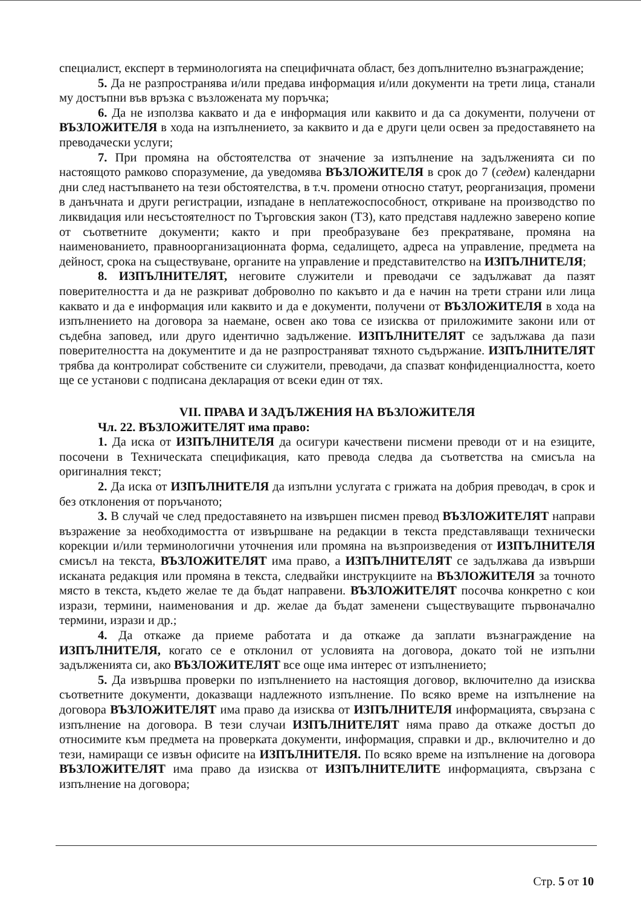специалист, експерт в терминологията на специфичната област, без допълнително възнаграждение;
5. Да не разпространява и/или предава информация и/или документи на трети лица, станали му достъпни във връзка с възложената му поръчка;
6. Да не използва каквато и да е информация или каквито и да са документи, получени от ВЪЗЛОЖИТЕЛЯ в хода на изпълнението, за каквито и да е други цели освен за предоставянето на преводачески услуги;
7. При промяна на обстоятелства от значение за изпълнение на задълженията си по настоящото рамково споразумение, да уведомява ВЪЗЛОЖИТЕЛЯ в срок до 7 (седем) календарни дни след настъпването на тези обстоятелства, в т.ч. промени относно статут, реорганизация, промени в данъчната и други регистрации, изпадане в неплатежоспособност, откриване на производство по ликвидация или несъстоятелност по Търговския закон (ТЗ), като представя надлежно заверено копие от съответните документи; както и при преобразуване без прекратяване, промяна на наименованието, правноорганизационната форма, седалището, адреса на управление, предмета на дейност, срока на съществуване, органите на управление и представителство на ИЗПЪЛНИТЕЛЯ;
8. ИЗПЪЛНИТЕЛЯТ, неговите служители и преводачи се задължават да пазят поверителността и да не разкриват доброволно по какъвто и да е начин на трети страни или лица каквато и да е информация или каквито и да е документи, получени от ВЪЗЛОЖИТЕЛЯ в хода на изпълнението на договора за наемане, освен ако това се изисква от приложимите закони или от съдебна заповед, или друго идентично задължение. ИЗПЪЛНИТЕЛЯТ се задължава да пази поверителността на документите и да не разпространяват тяхното съдържание. ИЗПЪЛНИТЕЛЯТ трябва да контролират собствените си служители, преводачи, да спазват конфиденциалността, което ще се установи с подписана декларация от всеки един от тях.
VII. ПРАВА И ЗАДЪЛЖЕНИЯ НА ВЪЗЛОЖИТЕЛЯ
Чл. 22. ВЪЗЛОЖИТЕЛЯТ има право:
1. Да иска от ИЗПЪЛНИТЕЛЯ да осигури качествени писмени преводи от и на езиците, посочени в Техническата спецификация, като превода следва да съответства на смисъла на оригиналния текст;
2. Да иска от ИЗПЪЛНИТЕЛЯ да изпълни услугата с грижата на добрия преводач, в срок и без отклонения от поръчаното;
3. В случай че след предоставянето на извършен писмен превод ВЪЗЛОЖИТЕЛЯТ направи възражение за необходимостта от извършване на редакции в текста представляващи технически корекции и/или терминологични уточнения или промяна на възпроизведения от ИЗПЪЛНИТЕЛЯ смисъл на текста, ВЪЗЛОЖИТЕЛЯТ има право, а ИЗПЪЛНИТЕЛЯТ се задължава да извърши исканата редакция или промяна в текста, следвайки инструкциите на ВЪЗЛОЖИТЕЛЯ за точното място в текста, където желае те да бъдат направени. ВЪЗЛОЖИТЕЛЯТ посочва конкретно с кои изрази, термини, наименования и др. желае да бъдат заменени съществуващите първоначално термини, изрази и др.;
4. Да откаже да приеме работата и да откаже да заплати възнаграждение на ИЗПЪЛНИТЕЛЯ, когато се е отклонил от условията на договора, докато той не изпълни задълженията си, ако ВЪЗЛОЖИТЕЛЯТ все още има интерес от изпълнението;
5. Да извършва проверки по изпълнението на настоящия договор, включително да изисква съответните документи, доказващи надлежното изпълнение. По всяко време на изпълнение на договора ВЪЗЛОЖИТЕЛЯТ има право да изисква от ИЗПЪЛНИТЕЛЯ информацията, свързана с изпълнение на договора. В тези случаи ИЗПЪЛНИТЕЛЯТ няма право да откаже достъп до относимите към предмета на проверката документи, информация, справки и др., включително и до тези, намиращи се извън офисите на ИЗПЪЛНИТЕЛЯ. По всяко време на изпълнение на договора ВЪЗЛОЖИТЕЛЯТ има право да изисква от ИЗПЪЛНИТЕЛИТЕ информацията, свързана с изпълнение на договора;
Стр. 5 от 10